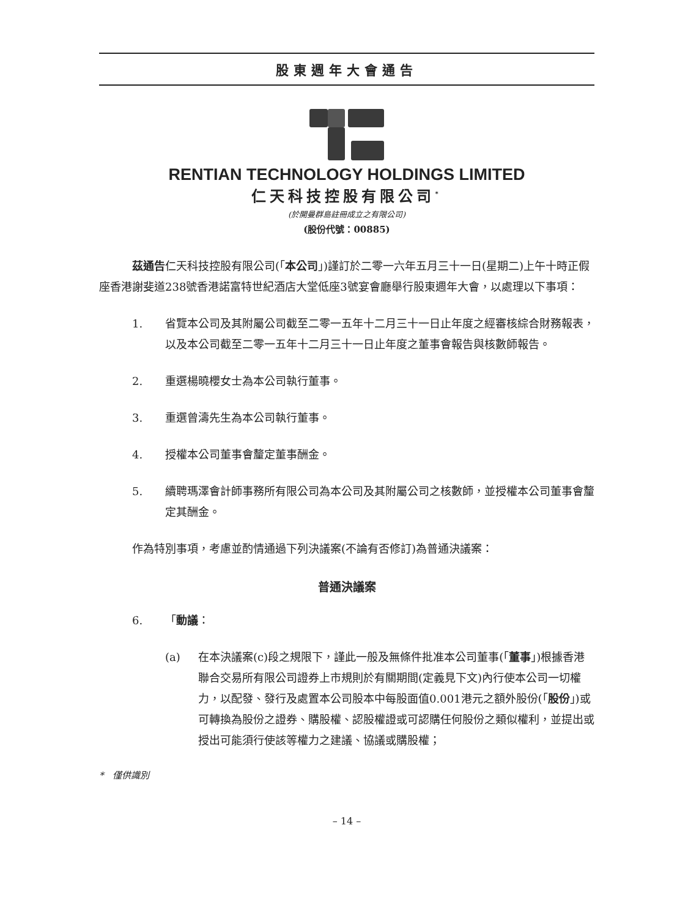股東週年大會通告
RENTIAN TECHNOLOGY HOLDINGS LIMITED
仁天科技控股有限公司<sup>*</sup>
(於開曼群島註冊成立之有限公司)
(股份代號：00885)
茲通告仁天科技控股有限公司(「本公司」)謹訂於二零一六年五月三十一日(星期二)上午十時正假座香港謝斐道238號香港諾富特世紀酒店大堂低座3號宴會廳舉行股東週年大會，以處理以下事項：
1. 省覽本公司及其附屬公司截至二零一五年十二月三十一日止年度之經審核綜合財務報表，以及本公司截至二零一五年十二月三十一日止年度之董事會報告與核數師報告。
2. 重選楊曉櫻女士為本公司執行董事。
3. 重選曾濤先生為本公司執行董事。
4. 授權本公司董事會釐定董事酬金。
5. 續聘瑪澤會計師事務所有限公司為本公司及其附屬公司之核數師，並授權本公司董事會釐定其酬金。
作為特別事項，考慮並酌情通過下列決議案(不論有否修訂)為普通決議案：
普通決議案
6. 「動議：
(a) 在本決議案(c)段之規限下，謹此一般及無條件批准本公司董事(「董事」)根據香港聯合交易所有限公司證券上市規則於有關期間(定義見下文)內行使本公司一切權力，以配發、發行及處置本公司股本中每股面值0.001港元之額外股份(「股份」)或可轉換為股份之證券、購股權、認股權證或可認購任何股份之類似權利，並提出或授出可能須行使該等權力之建議、協議或購股權；
* 僅供識別
– 14 –